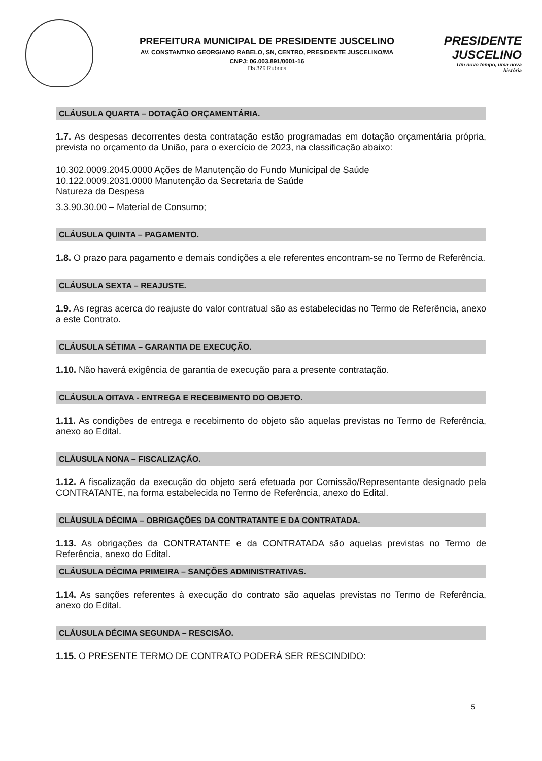PREFEITURA MUNICIPAL DE PRESIDENTE JUSCELINO
AV. CONSTANTINO GEORGIANO RABELO, SN, CENTRO, PRESIDENTE JUSCELINO/MA
CNPJ: 06.003.891/0001-16
Fls 329 Rubrica
PRESIDENTE JUSCELINO
Um novo tempo, uma nova história
CLÁUSULA QUARTA – DOTAÇÃO ORÇAMENTÁRIA.
1.7. As despesas decorrentes desta contratação estão programadas em dotação orçamentária própria, prevista no orçamento da União, para o exercício de 2023, na classificação abaixo:
10.302.0009.2045.0000 Ações de Manutenção do Fundo Municipal de Saúde
10.122.0009.2031.0000 Manutenção da Secretaria de Saúde
Natureza da Despesa
3.3.90.30.00 – Material de Consumo;
CLÁUSULA QUINTA – PAGAMENTO.
1.8. O prazo para pagamento e demais condições a ele referentes encontram-se no Termo de Referência.
CLÁUSULA SEXTA – REAJUSTE.
1.9. As regras acerca do reajuste do valor contratual são as estabelecidas no Termo de Referência, anexo a este Contrato.
CLÁUSULA SÉTIMA – GARANTIA DE EXECUÇÃO.
1.10. Não haverá exigência de garantia de execução para a presente contratação.
CLÁUSULA OITAVA - ENTREGA E RECEBIMENTO DO OBJETO.
1.11. As condições de entrega e recebimento do objeto são aquelas previstas no Termo de Referência, anexo ao Edital.
CLÁUSULA NONA – FISCALIZAÇÃO.
1.12. A fiscalização da execução do objeto será efetuada por Comissão/Representante designado pela CONTRATANTE, na forma estabelecida no Termo de Referência, anexo do Edital.
CLÁUSULA DÉCIMA – OBRIGAÇÕES DA CONTRATANTE E DA CONTRATADA.
1.13. As obrigações da CONTRATANTE e da CONTRATADA são aquelas previstas no Termo de Referência, anexo do Edital.
CLÁUSULA DÉCIMA PRIMEIRA – SANÇÕES ADMINISTRATIVAS.
1.14. As sanções referentes à execução do contrato são aquelas previstas no Termo de Referência, anexo do Edital.
CLÁUSULA DÉCIMA SEGUNDA – RESCISÃO.
1.15. O PRESENTE TERMO DE CONTRATO PODERÁ SER RESCINDIDO:
5